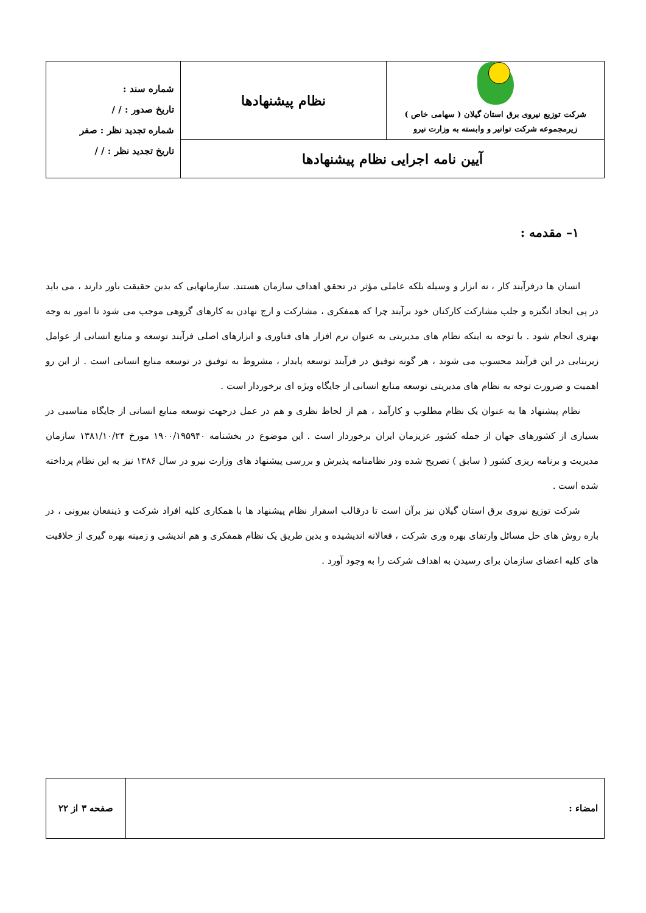| شرکت توزیع نیروی برق استان گیلان ( سهامی خاص ) زیرمجموعه شرکت توانیر و وابسته به وزارت نیرو | نظام پیشنهادها | شماره سند : تاریخ صدور : / / شماره تجدید نظر : صفر تاریخ تجدید نظر : / / |
| آیین نامه اجرایی نظام پیشنهادها | | |
۱– مقدمه :
انسان ها درفرآیند کار ، نه ابزار و وسیله بلکه عاملی مؤثر در تحقق اهداف سازمان هستند. سازمانهایی که بدین حقیقت باور دارند ، می باید در پی ایجاد انگیزه و جلب مشارکت کارکنان خود برآیند چرا که همفکری ، مشارکت و ارج نهادن به کارهای گروهی موجب می شود تا امور به وجه بهتری انجام شود . با توجه به اینکه نظام های مدیریتی به عنوان نرم افزار های فناوری و ابزارهای اصلی فرآیند توسعه و منابع انسانی از عوامل زیربنایی در این فرآیند محسوب می شوند ، هر گونه توفیق در فرآیند توسعه پایدار ، مشروط به توفیق در توسعه منابع انسانی است . از این رو اهمیت و ضرورت توجه به نظام های مدیریتی توسعه منابع انسانی از جایگاه ویژه ای برخوردار است .
نظام پیشنهاد ها به عنوان یک نظام مطلوب و کارآمد ، هم از لحاظ نظری و هم در عمل درجهت توسعه منابع انسانی از جایگاه مناسبی در بسیاری از کشورهای جهان از جمله کشور عزیزمان ایران برخوردار است . این موضوع در بخشنامه ۱۹۰۰/۱۹۵۹۴۰ مورخ ۱۳۸۱/۱۰/۲۴ سازمان مدیریت و برنامه ریزی کشور ( سابق ) تصریح شده ودر نظامنامه پذیرش و بررسی پیشنهاد های وزارت نیرو در سال ۱۳۸۶ نیز به این نظام پرداخته شده است .
شرکت توزیع نیروی برق استان گیلان نیز برآن است تا درقالب اسقرار نظام پیشنهاد ها با همکاری کلیه افراد شرکت و ذینفعان بیرونی ، در باره روش های حل مسائل وارتقای بهره وری شرکت ، فعالانه اندیشیده و بدین طریق یک نظام همفکری و هم اندیشی و زمینه بهره گیری از خلاقیت های کلیه اعضای سازمان برای رسیدن به اهداف شرکت را به وجود آورد .
| امضاء : | صفحه ۳ از ۲۲ |